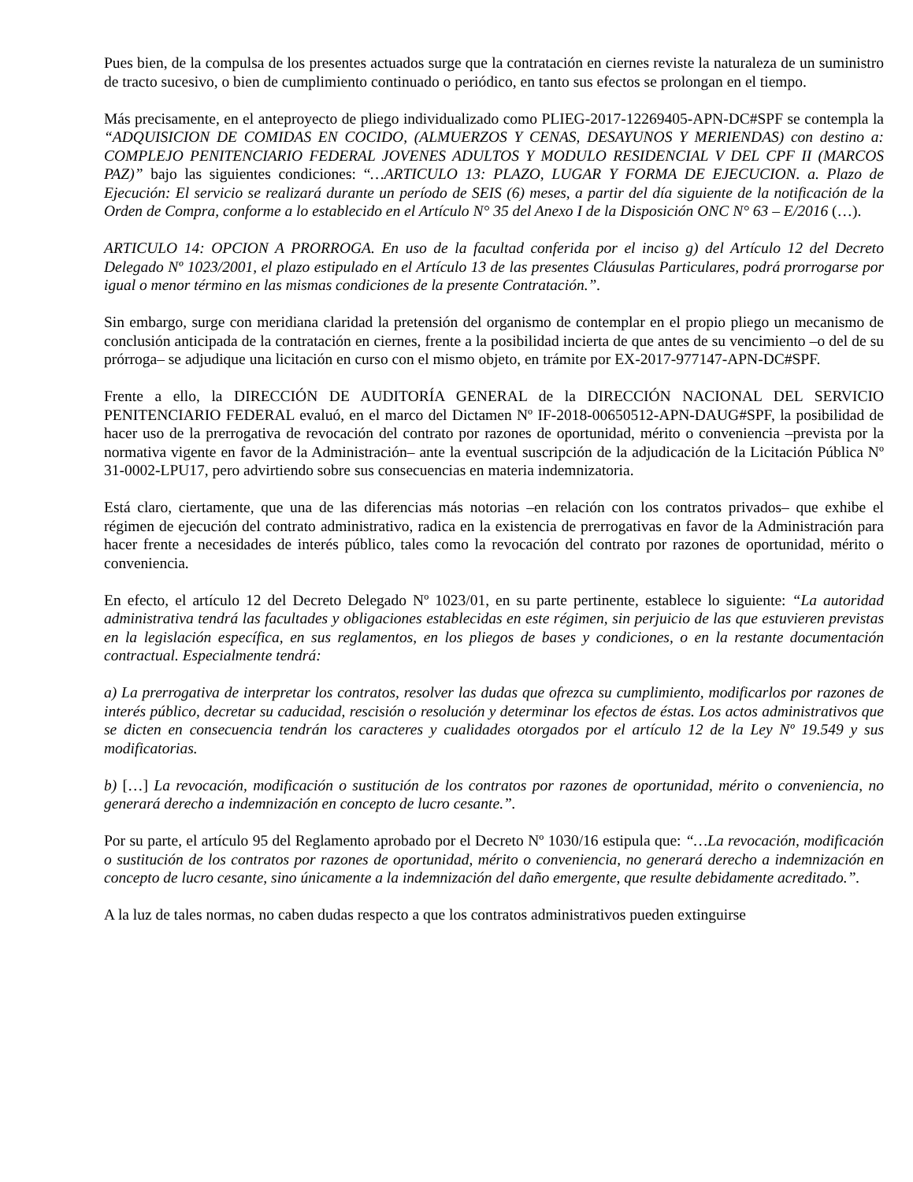Pues bien, de la compulsa de los presentes actuados surge que la contratación en ciernes reviste la naturaleza de un suministro de tracto sucesivo, o bien de cumplimiento continuado o periódico, en tanto sus efectos se prolongan en el tiempo.
Más precisamente, en el anteproyecto de pliego individualizado como PLIEG-2017-12269405-APN-DC#SPF se contempla la “ADQUISICION DE COMIDAS EN COCIDO, (ALMUERZOS Y CENAS, DESAYUNOS Y MERIENDAS) con destino a: COMPLEJO PENITENCIARIO FEDERAL JOVENES ADULTOS Y MODULO RESIDENCIAL V DEL CPF II (MARCOS PAZ)” bajo las siguientes condiciones: “…ARTICULO 13: PLAZO, LUGAR Y FORMA DE EJECUCION. a. Plazo de Ejecución: El servicio se realizará durante un período de SEIS (6) meses, a partir del día siguiente de la notificación de la Orden de Compra, conforme a lo establecido en el Artículo N° 35 del Anexo I de la Disposición ONC N° 63 – E/2016 (…).
ARTICULO 14: OPCION A PRORROGA. En uso de la facultad conferida por el inciso g) del Artículo 12 del Decreto Delegado Nº 1023/2001, el plazo estipulado en el Artículo 13 de las presentes Cláusulas Particulares, podrá prorrogarse por igual o menor término en las mismas condiciones de la presente Contratación.”.
Sin embargo, surge con meridiana claridad la pretensión del organismo de contemplar en el propio pliego un mecanismo de conclusión anticipada de la contratación en ciernes, frente a la posibilidad incierta de que antes de su vencimiento –o del de su prórroga– se adjudique una licitación en curso con el mismo objeto, en trámite por EX-2017-977147-APN-DC#SPF.
Frente a ello, la DIRECCIÓN DE AUDITORÍA GENERAL de la DIRECCIÓN NACIONAL DEL SERVICIO PENITENCIARIO FEDERAL evaluó, en el marco del Dictamen Nº IF-2018-00650512-APN-DAUG#SPF, la posibilidad de hacer uso de la prerrogativa de revocación del contrato por razones de oportunidad, mérito o conveniencia –prevista por la normativa vigente en favor de la Administración– ante la eventual suscripción de la adjudicación de la Licitación Pública Nº 31-0002-LPU17, pero advirtiendo sobre sus consecuencias en materia indemnizatoria.
Está claro, ciertamente, que una de las diferencias más notorias –en relación con los contratos privados– que exhibe el régimen de ejecución del contrato administrativo, radica en la existencia de prerrogativas en favor de la Administración para hacer frente a necesidades de interés público, tales como la revocación del contrato por razones de oportunidad, mérito o conveniencia.
En efecto, el artículo 12 del Decreto Delegado Nº 1023/01, en su parte pertinente, establece lo siguiente: “La autoridad administrativa tendrá las facultades y obligaciones establecidas en este régimen, sin perjuicio de las que estuvieren previstas en la legislación específica, en sus reglamentos, en los pliegos de bases y condiciones, o en la restante documentación contractual. Especialmente tendrá:
a) La prerrogativa de interpretar los contratos, resolver las dudas que ofrezca su cumplimiento, modificarlos por razones de interés público, decretar su caducidad, rescisión o resolución y determinar los efectos de éstas. Los actos administrativos que se dicten en consecuencia tendrán los caracteres y cualidades otorgados por el artículo 12 de la Ley Nº 19.549 y sus modificatorias.
b) […] La revocación, modificación o sustitución de los contratos por razones de oportunidad, mérito o conveniencia, no generará derecho a indemnización en concepto de lucro cesante.”.
Por su parte, el artículo 95 del Reglamento aprobado por el Decreto Nº 1030/16 estipula que: “…La revocación, modificación o sustitución de los contratos por razones de oportunidad, mérito o conveniencia, no generará derecho a indemnización en concepto de lucro cesante, sino únicamente a la indemnización del daño emergente, que resulte debidamente acreditado.”.
A la luz de tales normas, no caben dudas respecto a que los contratos administrativos pueden extinguirse